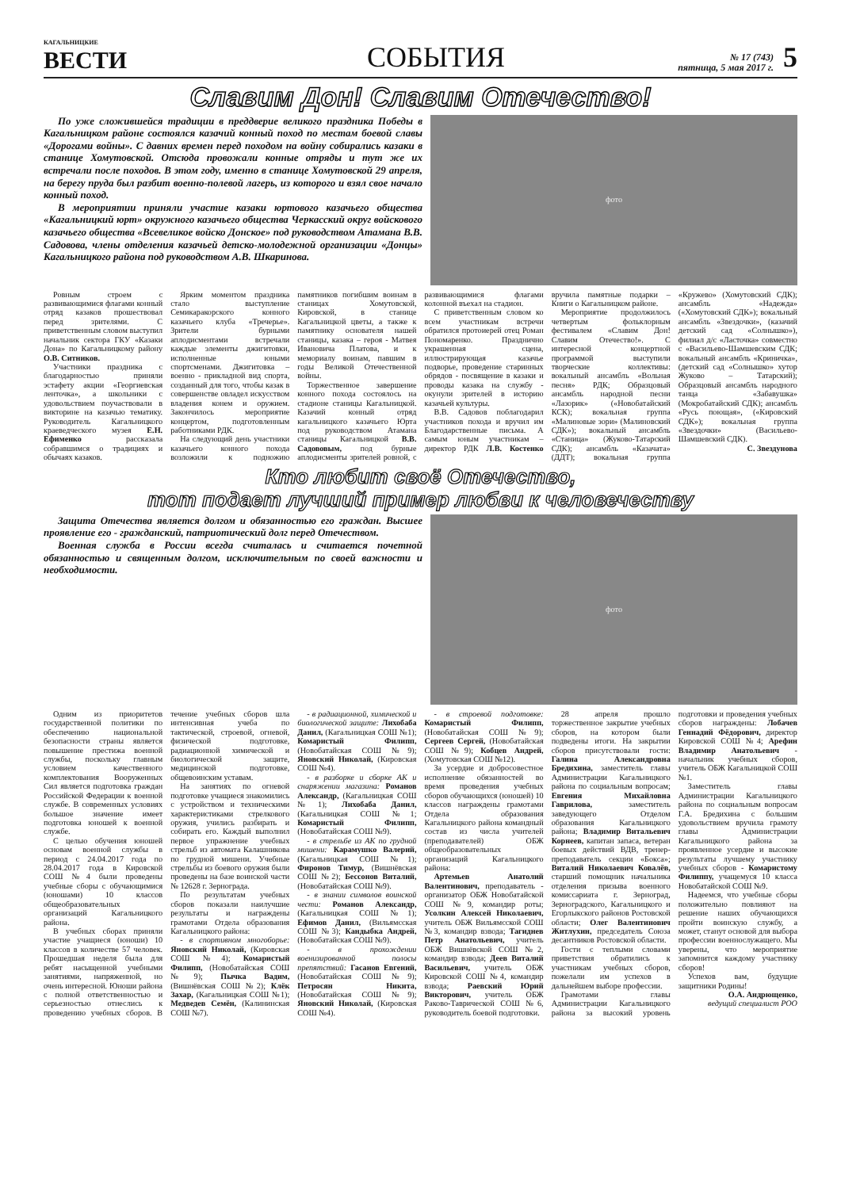КАГАЛЬНИЦКИЕ
ВЕСТИ
СОБЫТИЯ
№ 17 (743)
пятница, 5 мая 2017 г.
5
Славим Дон! Славим Отечество!
По уже сложившейся традиции в преддверие великого праздника Победы в Кагальницком районе состоялся казачий конный поход по местам боевой славы «Дорогами войны». С давних времен перед походом на войну собирались казаки в станице Хомутовской. Отсюда провожали конные отряды и тут же их встречали после походов. В этом году, именно в станице Хомутовской 29 апреля, на берегу пруда был разбит военно-полевой лагерь, из которого и взял свое начало конный поход.
В мероприятии приняли участие казаки юртового казачьего общества «Кагальницкий юрт» окружного казачьего общества Черкасский округ войскового казачьего общества «Всевеликое войско Донское» под руководством Атамана В.В. Садовова, члены отделения казачьей детско-молодежной организации «Донцы» Кагальницкого района под руководством А.В. Шкаринова.
фото
Ровным строем с развивающимися флагами конный отряд казаков прошествовал перед зрителями. С приветственным словом выступил начальник сектора ГКУ «Казаки Дона» по Кагальницкому району О.В. Ситников.
Участники праздника с благодарностью приняли эстафету акции «Георгиевская ленточка», а школьники с удовольствием поучаствовали в викторине на казачью тематику. Руководитель Кагальницкого краеведческого музея Е.Н. Ефименко рассказала собравшимся о традициях и обычаях казаков.
Ярким моментом праздника стало выступление Семикаракорского конного казачьего клуба «Тречерье». Зрители бурными аплодисментами встречали каждые элементы джигитовки, исполненные юными спортсменами. Джигитовка – военно - прикладной вид спорта, созданный для того, чтобы казак в совершенстве овладел искусством владения конем и оружием. Закончилось мероприятие концертом, подготовленным работниками РДК.
На следующий день участники казачьего конного похода возложили к подножию памятников погибшим воинам в станицах Хомутовской, Кировской, в станице Кагальницкой цветы, а также к памятнику основателя нашей станицы, казака – героя - Матвея Ивановича Платова, и к мемориалу воинам, павшим в годы Великой Отечественной войны.
Торжественное завершение конного похода состоялось на стадионе станицы Кагальницкой. Казачий конный отряд кагальницкого казачьего Юрта под руководством Атамана станицы Кагальницкой В.В. Садововым, под бурные аплодисменты зрителей ровной, с развивающимися флагами колонной въехал на стадион.
С приветственным словом ко всем участникам встречи обратился протоиерей отец Роман Пономаренко. Празднично украшенная сцена, иллюстрирующая казачье подворье, проведение старинных обрядов - посвящение в казаки и проводы казака на службу - окунули зрителей в историю казачьей культуры.
В.В. Садовов поблагодарил участников похода и вручил им Благодарственные письма. А самым юным участникам – директор РДК Л.В. Костенко вручила памятные подарки – Книги о Кагальницком районе.
Мероприятие продолжилось четвертым фольклорным фестивалем «Славим Дон! Славим Отечество!». С интересной концертной программой выступили творческие коллективы: вокальный ансамбль «Вольная песня» РДК; Образцовый ансамбль народной песни «Лазорик» («Новобатайский КСК); вокальная группа «Малиновые зори» (Малиновский СДК»); вокальный ансамбль «Станица» (Жуково-Татарский СДК); ансамбль «Казачата» (ДДТ); вокальная группа «Кружево» (Хомутовский СДК); ансамбль «Надежда» («Хомутовский СДК»); вокальный ансамбль «Звездочки», (казачий детский сад «Солнышко»), филиал д/с «Ласточка» совместно с «Васильево-Шамшевским СДК; вокальный ансамбль «Криничка», (детский сад «Солнышко» хутор Жуково – Татарский); Образцовый ансамбль народного танца «Забавушка» (Мокробатайский СДК); ансамбль «Русь поющая», («Кировский СДК»); вокальная группа «Звездочки» (Васильево-Шамшевский СДК).
С. Звездунова
Кто любит своё Отечество,
тот подает лучший пример любви к человечеству
Защита Отечества является долгом и обязанностью его граждан. Высшее проявление его - гражданский, патриотический долг перед Отечеством.
Военная служба в России всегда считалась и считается почетной обязанностью и священным долгом, исключительным по своей важности и необходимости.
фото
Одним из приоритетов государственной политики по обеспечению национальной безопасности страны является повышение престижа военной службы, поскольку главным условием качественного комплектования Вооруженных Сил является подготовка граждан Российской Федерации к военной службе. В современных условиях большое значение имеет подготовка юношей к военной службе.
С целью обучения юношей основам военной службы в период с 24.04.2017 года по 28.04.2017 года в Кировской СОШ №4 были проведены учебные сборы с обучающимися (юношами) 10 классов общеобразовательных организаций Кагальницкого района.
В учебных сборах приняли участие учащиеся (юноши) 10 классов в количестве 57 человек. Прошедшая неделя была для ребят насыщенной учебными занятиями, напряженной, но очень интересной. Юноши района с полной ответственностью и серьезностью отнеслись к проведению учебных сборов. В течение учебных сборов шла интенсивная учеба по тактической, строевой, огневой, физической подготовке, радиационной химической и биологической защите, медицинской подготовке, общевоинским уставам.
На занятиях по огневой подготовке учащиеся знакомились с устройством и техническими характеристиками стрелкового оружия, учились разбирать и собирать его. Каждый выполнил первое упражнение учебных стрельб из автомата Калашникова по грудной мишени. Учебные стрельбы из боевого оружия были проведены на базе воинской части № 12628 г. Зернограда.
По результатам учебных сборов показали наилучшие результаты и награждены грамотами Отдела образования Кагальницкого района:
- в спортивном многоборье: Яновский Николай, (Кировская СОШ №4); Комаристый Филипп, (Новобатайская СОШ №9); Пычка Вадим, (Вишнёвская СОШ №2); Клёк Захар, (Кагальницкая СОШ №1); Медведев Семён, (Калининская СОШ №7).
- в радиационной, химической и биологической защите: Лихобаба Данил, (Кагальницкая СОШ №1); Комаристый Филипп, (Новобатайская СОШ №9); Яновский Николай, (Кировская СОШ №4).
- в разборке и сборке АК и снаряжении магазина: Романов Александр, (Кагальницкая СОШ №1); Лихобаба Данил, (Кагальницкая СОШ №1; Комаристый Филипп, (Новобатайская СОШ №9).
- в стрельбе из АК по грудной мишени: Карамушко Валерий, (Кагальницкая СОШ №1); Фиронов Тимур, (Вишнёвская СОШ №2); Бессонов Виталий, (Новобатайская СОШ №9).
- в знании символов воинской чести: Романов Александр, (Кагальницкая СОШ №1); Ефимов Данил, (Вильямсская СОШ №3); Кандыбка Андрей, (Новобатайская СОШ №9).
- в прохождении военизированной полосы препятствий: Гасанов Евгений, (Новобатайская СОШ №9); Петросян Никита, (Новобатайская СОШ №9); Яновский Николай, (Кировская СОШ №4).
- в строевой подготовке: Комаристый Филипп, (Новобатайская СОШ №9); Сергеев Сергей, (Новобатайская СОШ №9); Кобцев Андрей, (Хомутовская СОШ №12).
За усердие и добросовестное исполнение обязанностей во время проведения учебных сборов обучающихся (юношей) 10 классов награждены грамотами Отдела образования Кагальницкого района командный состав из числа учителей (преподавателей) ОБЖ общеобразовательных организаций Кагальницкого района:
Артемьев Анатолий Валентинович, преподаватель - организатор ОБЖ Новобатайской СОШ №9, командир роты; Усолкин Алексей Николаевич, учитель ОБЖ Вильямсской СОШ №3, командир взвода; Тагиднев Петр Анатольевич, учитель ОБЖ Вишнёвской СОШ №2, командир взвода; Деев Виталий Васильевич, учитель ОБЖ Кировской СОШ №4, командир взвода; Раевский Юрий Викторович, учитель ОБЖ Раково-Таврической СОШ №6, руководитель боевой подготовки.
28 апреля прошло торжественное закрытие учебных сборов, на котором были подведены итоги. На закрытии сборов присутствовали гости: Галина Александровна Бредихина, заместитель главы Администрации Кагальницкого района по социальным вопросам; Евгения Михайловна Гаврилова, заместитель заведующего Отделом образования Кагальницкого района; Владимир Витальевич Корнеев, капитан запаса, ветеран боевых действий ВДВ, тренер-преподаватель секции «Бокса»; Виталий Николаевич Ковалёв, старший помощник начальника отделения призыва военного комиссариата г. Зерноград, Зерноградского, Кагальницкого и Егорлыкского районов Ростовской области; Олег Валентинович Житлухин, председатель Союза десантников Ростовской области.
Гости с теплыми словами приветствия обратились к участникам учебных сборов, пожелали им успехов в дальнейшем выборе профессии.
Грамотами главы Администрации Кагальницкого района за высокий уровень подготовки и проведения учебных сборов награждены: Лобачев Геннадий Фёдорович, директор Кировской СОШ №4; Арефин Владимир Анатольевич - начальник учебных сборов, учитель ОБЖ Кагальницкой СОШ №1.
Заместитель главы Администрации Кагальницкого района по социальным вопросам Г.А. Бредихина с большим удовольствием вручила грамоту главы Администрации Кагальницкого района за проявленное усердие и высокие результаты лучшему участнику учебных сборов - Комаристому Филиппу, учащемуся 10 класса Новобатайской СОШ №9.
Надеемся, что учебные сборы положительно повлияют на решение наших обучающихся пройти воинскую службу, а может, станут основой для выбора профессии военнослужащего. Мы уверены, что мероприятие запомнится каждому участнику сборов!
Успехов вам, будущие защитники Родины!
О.А. Андрющенко,
ведущий специалист РОО